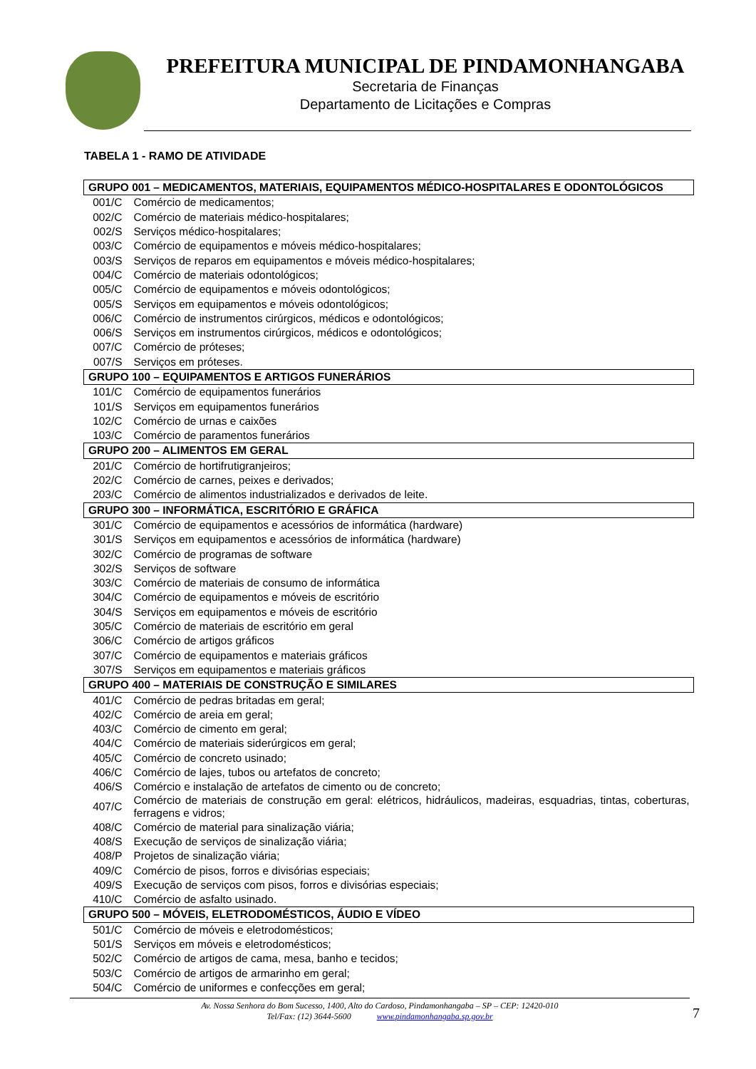PREFEITURA MUNICIPAL DE PINDAMONHANGABA
Secretaria de Finanças
Departamento de Licitações e Compras
TABELA 1 - RAMO DE ATIVIDADE
| GRUPO 001 – MEDICAMENTOS, MATERIAIS, EQUIPAMENTOS MÉDICO-HOSPITALARES E ODONTOLÓGICOS | |
| 001/C | Comércio de medicamentos; |
| 002/C | Comércio de materiais médico-hospitalares; |
| 002/S | Serviços médico-hospitalares; |
| 003/C | Comércio de equipamentos e móveis médico-hospitalares; |
| 003/S | Serviços de reparos em equipamentos e móveis médico-hospitalares; |
| 004/C | Comércio de materiais odontológicos; |
| 005/C | Comércio de equipamentos e móveis odontológicos; |
| 005/S | Serviços em equipamentos e móveis odontológicos; |
| 006/C | Comércio de instrumentos cirúrgicos, médicos e odontológicos; |
| 006/S | Serviços em instrumentos cirúrgicos, médicos e odontológicos; |
| 007/C | Comércio de próteses; |
| 007/S | Serviços em próteses. |
| GRUPO 100 – EQUIPAMENTOS E ARTIGOS FUNERÁRIOS | |
| 101/C | Comércio de equipamentos funerários |
| 101/S | Serviços em equipamentos funerários |
| 102/C | Comércio de urnas e caixões |
| 103/C | Comércio de paramentos funerários |
| GRUPO 200 – ALIMENTOS EM GERAL | |
| 201/C | Comércio de hortifrutigranjeiros; |
| 202/C | Comércio de carnes, peixes e derivados; |
| 203/C | Comércio de alimentos industrializados e derivados de leite. |
| GRUPO 300 – INFORMÁTICA, ESCRITÓRIO E GRÁFICA | |
| 301/C | Comércio de equipamentos e acessórios de informática (hardware) |
| 301/S | Serviços em equipamentos e acessórios de informática (hardware) |
| 302/C | Comércio de programas de software |
| 302/S | Serviços de software |
| 303/C | Comércio de materiais de consumo de informática |
| 304/C | Comércio de equipamentos e móveis de escritório |
| 304/S | Serviços em equipamentos e móveis de escritório |
| 305/C | Comércio de materiais de escritório em geral |
| 306/C | Comércio de artigos gráficos |
| 307/C | Comércio de equipamentos e materiais gráficos |
| 307/S | Serviços em equipamentos e materiais gráficos |
| GRUPO 400 – MATERIAIS DE CONSTRUÇÃO E SIMILARES | |
| 401/C | Comércio de pedras britadas em geral; |
| 402/C | Comércio de areia em geral; |
| 403/C | Comércio de cimento em geral; |
| 404/C | Comércio de materiais siderúrgicos em geral; |
| 405/C | Comércio de concreto usinado; |
| 406/C | Comércio de lajes, tubos ou artefatos de concreto; |
| 406/S | Comércio e instalação de artefatos de cimento ou de concreto; |
| 407/C | Comércio de materiais de construção em geral: elétricos, hidráulicos, madeiras, esquadrias, tintas, coberturas, ferragens e vidros; |
| 408/C | Comércio de material para sinalização viária; |
| 408/S | Execução de serviços de sinalização viária; |
| 408/P | Projetos de sinalização viária; |
| 409/C | Comércio de pisos, forros e divisórias especiais; |
| 409/S | Execução de serviços com pisos, forros e divisórias especiais; |
| 410/C | Comércio de asfalto usinado. |
| GRUPO 500 – MÓVEIS, ELETRODOMÉSTICOS, ÁUDIO E VÍDEO | |
| 501/C | Comércio de móveis e eletrodomésticos; |
| 501/S | Serviços em móveis e eletrodomésticos; |
| 502/C | Comércio de artigos de cama, mesa, banho e tecidos; |
| 503/C | Comércio de artigos de armarinho em geral; |
| 504/C | Comércio de uniformes e confecções em geral; |
Av. Nossa Senhora do Bom Sucesso, 1400, Alto do Cardoso, Pindamonhangaba – SP – CEP: 12420-010
Tel/Fax: (12) 3644-5600 www.pindamonhangaba.sp.gov.br
7